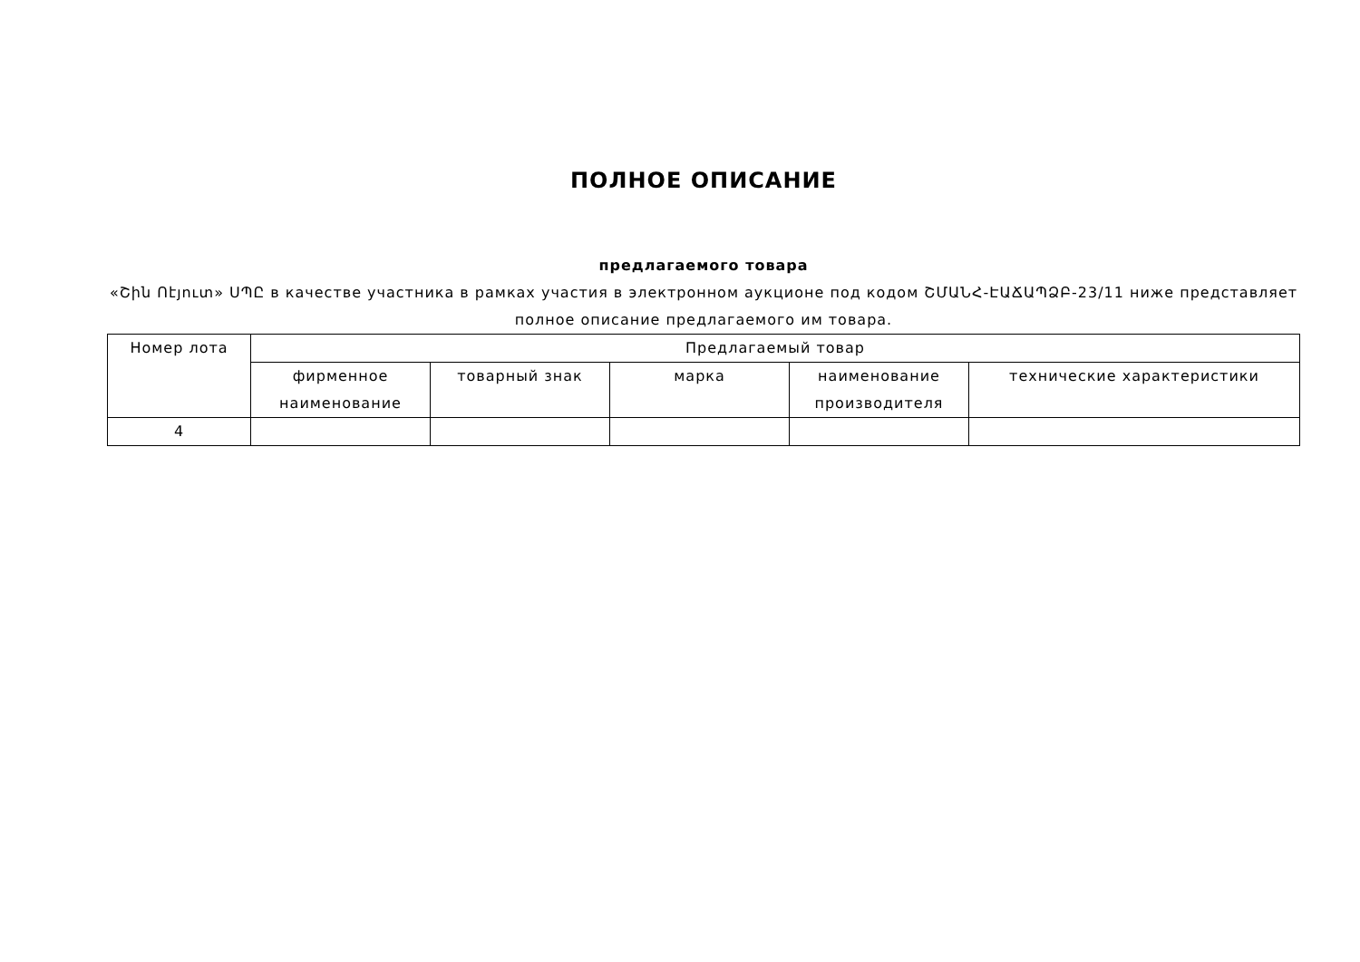ПОЛНОЕ ОПИСАНИЕ
предлагаемого товара
«Շին Ոէյուտ» ՍՊԸ в качестве участника в рамках участия в электронном аукционе под кодом ՇՄԱՆՀ-ԷԱՃԱՊՁԲ-23/11 ниже представляет полное описание предлагаемого им товара.
| Номер лота | Предлагаемый товар | | | | |
| --- | --- | --- | --- | --- | --- |
| | фирменное наименование | товарный знак | марка | наименование производителя | технические характеристики |
| 4 | | | | | |